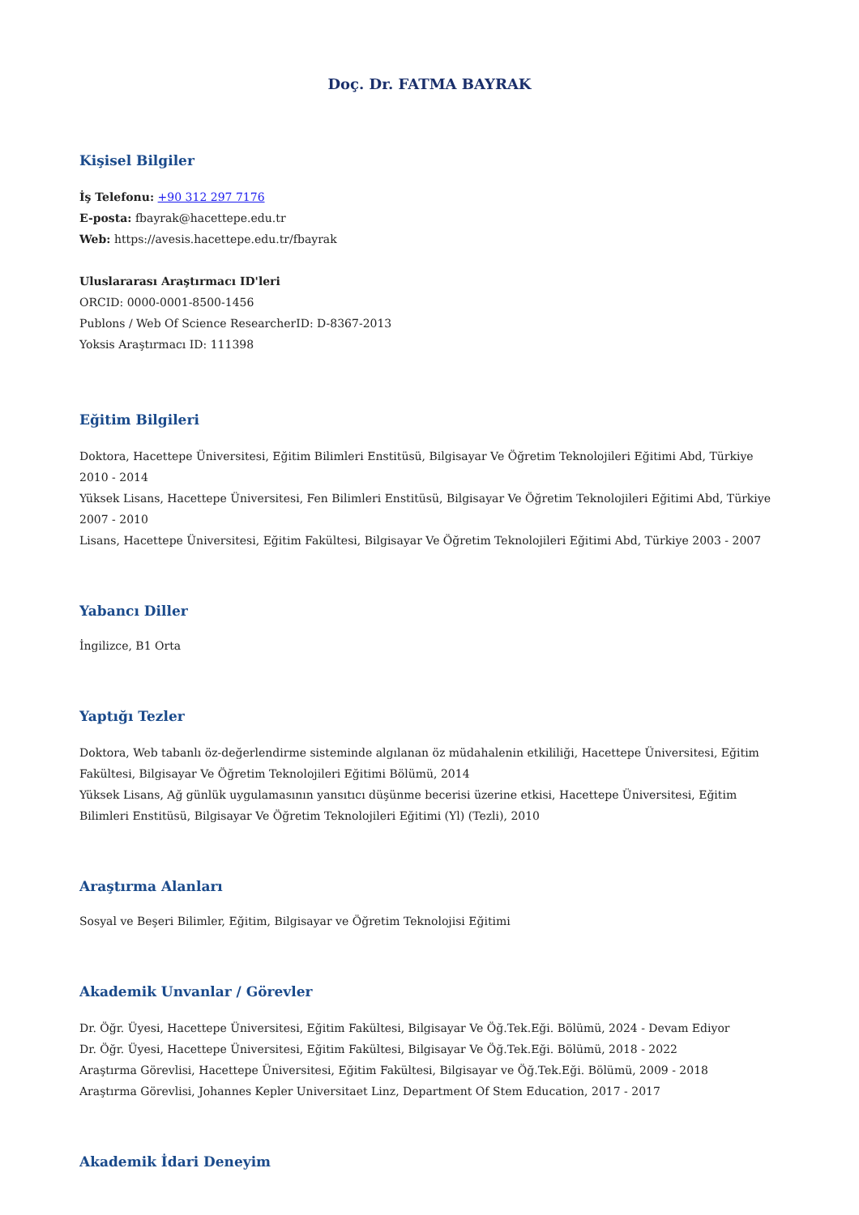Doç. Dr. FATMA BAYRAK
Kişisel Bilgiler
İş Telefonu: +90 312 297 7176
E-posta: fbayrak@hacettepe.edu.tr
Web: https://avesis.hacettepe.edu.tr/fbayrak
Uluslararası Araştırmacı ID'leri
ORCID: 0000-0001-8500-1456
Publons / Web Of Science ResearcherID: D-8367-2013
Yoksis Araştırmacı ID: 111398
Eğitim Bilgileri
Doktora, Hacettepe Üniversitesi, Eğitim Bilimleri Enstitüsü, Bilgisayar Ve Öğretim Teknolojileri Eğitimi Abd, Türkiye 2010 - 2014
Yüksek Lisans, Hacettepe Üniversitesi, Fen Bilimleri Enstitüsü, Bilgisayar Ve Öğretim Teknolojileri Eğitimi Abd, Türkiye 2007 - 2010
Lisans, Hacettepe Üniversitesi, Eğitim Fakültesi, Bilgisayar Ve Öğretim Teknolojileri Eğitimi Abd, Türkiye 2003 - 2007
Yabancı Diller
İngilizce, B1 Orta
Yaptığı Tezler
Doktora, Web tabanlı öz-değerlendirme sisteminde algılanan öz müdahalenin etkililiği, Hacettepe Üniversitesi, Eğitim Fakültesi, Bilgisayar Ve Öğretim Teknolojileri Eğitimi Bölümü, 2014
Yüksek Lisans, Ağ günlük uygulamasının yansıtıcı düşünme becerisi üzerine etkisi, Hacettepe Üniversitesi, Eğitim Bilimleri Enstitüsü, Bilgisayar Ve Öğretim Teknolojileri Eğitimi (Yl) (Tezli), 2010
Araştırma Alanları
Sosyal ve Beşeri Bilimler, Eğitim, Bilgisayar ve Öğretim Teknolojisi Eğitimi
Akademik Unvanlar / Görevler
Dr. Öğr. Üyesi, Hacettepe Üniversitesi, Eğitim Fakültesi, Bilgisayar Ve Öğ.Tek.Eği. Bölümü, 2024 - Devam Ediyor
Dr. Öğr. Üyesi, Hacettepe Üniversitesi, Eğitim Fakültesi, Bilgisayar Ve Öğ.Tek.Eği. Bölümü, 2018 - 2022
Araştırma Görevlisi, Hacettepe Üniversitesi, Eğitim Fakültesi, Bilgisayar ve Öğ.Tek.Eği. Bölümü, 2009 - 2018
Araştırma Görevlisi, Johannes Kepler Universitaet Linz, Department Of Stem Education, 2017 - 2017
Akademik İdari Deneyim